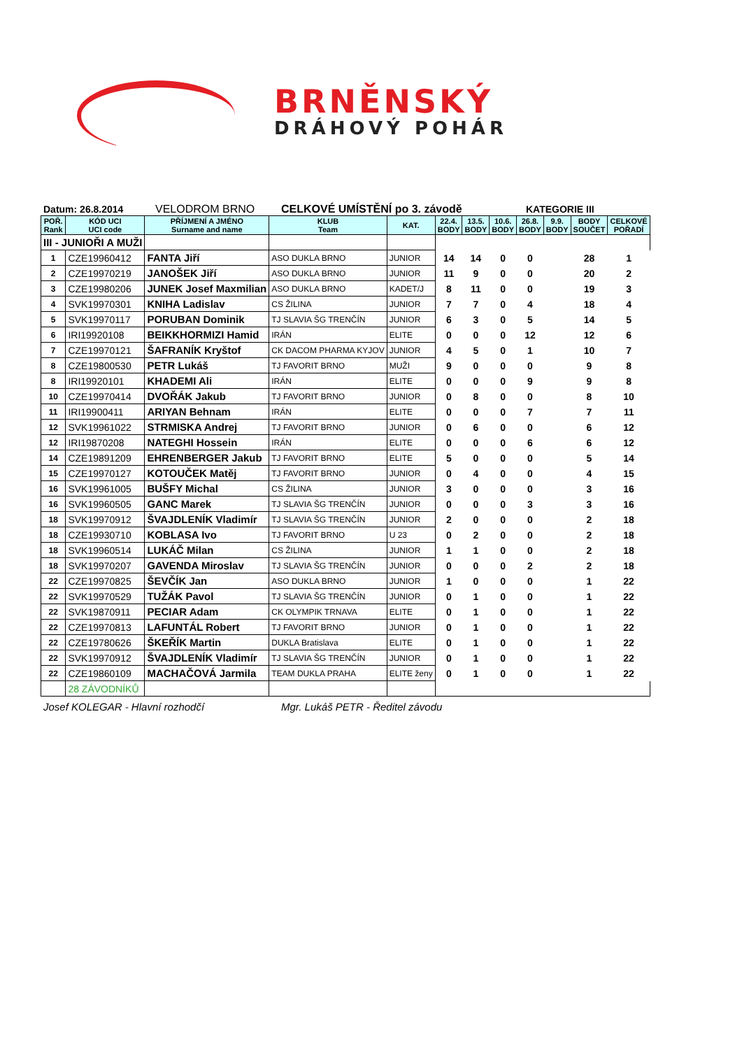BRNĚNSKÝ
DRÁHOVÝ POHÁR
Datum: 26.8.2014 VELODROM BRNO CELKOVÉ UMÍSTĚNÍ po 3. závodě KATEGORIE III
| POŘ. Rank | KÓD UCI UCI code | PŘÍJMENÍ A JMÉNO Surname and name | KLUB Team | KAT. | 22.4. BODY | 13.5. BODY | 10.6. BODY | 26.8. BODY | 9.9. BODY | BODY SOUČET | CELKOVÉ POŘADÍ |
| --- | --- | --- | --- | --- | --- | --- | --- | --- | --- | --- | --- |
| III - JUNIOŘI A MUŽI | | | | | | | | | | | |
| 1 | CZE19960412 | FANTA Jiří | ASO DUKLA BRNO | JUNIOR | 14 | 14 | 0 | 0 | | 28 | 1 |
| 2 | CZE19970219 | JANOŠEK Jiří | ASO DUKLA BRNO | JUNIOR | 11 | 9 | 0 | 0 | | 20 | 2 |
| 3 | CZE19980206 | JUNEK Josef Maxmilian | ASO DUKLA BRNO | KADET/J | 8 | 11 | 0 | 0 | | 19 | 3 |
| 4 | SVK19970301 | KNIHA Ladislav | CS ŽILINA | JUNIOR | 7 | 7 | 0 | 4 | | 18 | 4 |
| 5 | SVK19970117 | PORUBAN Dominik | TJ SLAVIA ŠG TRENČÍN | JUNIOR | 6 | 3 | 0 | 5 | | 14 | 5 |
| 6 | IRI19920108 | BEIKKHORMIZI Hamid | IRÁN | ELITE | 0 | 0 | 0 | 12 | | 12 | 6 |
| 7 | CZE19970121 | ŠAFRANÍK Kryštof | CK DACOM PHARMA KYJOV | JUNIOR | 4 | 5 | 0 | 1 | | 10 | 7 |
| 8 | CZE19800530 | PETR Lukáš | TJ FAVORIT BRNO | MUŽI | 9 | 0 | 0 | 0 | | 9 | 8 |
| 8 | IRI19920101 | KHADEMI Ali | IRÁN | ELITE | 0 | 0 | 0 | 9 | | 9 | 8 |
| 10 | CZE19970414 | DVOŘÁK Jakub | TJ FAVORIT BRNO | JUNIOR | 0 | 8 | 0 | 0 | | 8 | 10 |
| 11 | IRI19900411 | ARIYAN Behnam | IRÁN | ELITE | 0 | 0 | 0 | 7 | | 7 | 11 |
| 12 | SVK19961022 | STRMISKA Andrej | TJ FAVORIT BRNO | JUNIOR | 0 | 6 | 0 | 0 | | 6 | 12 |
| 12 | IRI19870208 | NATEGHI Hossein | IRÁN | ELITE | 0 | 0 | 0 | 6 | | 6 | 12 |
| 14 | CZE19891209 | EHRENBERGER Jakub | TJ FAVORIT BRNO | ELITE | 5 | 0 | 0 | 0 | | 5 | 14 |
| 15 | CZE19970127 | KOTOUČEK Matěj | TJ FAVORIT BRNO | JUNIOR | 0 | 4 | 0 | 0 | | 4 | 15 |
| 16 | SVK19961005 | BUŠFY Michal | CS ŽILINA | JUNIOR | 3 | 0 | 0 | 0 | | 3 | 16 |
| 16 | SVK19960505 | GANC Marek | TJ SLAVIA ŠG TRENČÍN | JUNIOR | 0 | 0 | 0 | 3 | | 3 | 16 |
| 18 | SVK19970912 | ŠVAJDLENÍK Vladimír | TJ SLAVIA ŠG TRENČÍN | JUNIOR | 2 | 0 | 0 | 0 | | 2 | 18 |
| 18 | CZE19930710 | KOBLASA Ivo | TJ FAVORIT BRNO | U 23 | 0 | 2 | 0 | 0 | | 2 | 18 |
| 18 | SVK19960514 | LUKÁČ Milan | CS ŽILINA | JUNIOR | 1 | 1 | 0 | 0 | | 2 | 18 |
| 18 | SVK19970207 | GAVENDA Miroslav | TJ SLAVIA ŠG TRENČÍN | JUNIOR | 0 | 0 | 0 | 2 | | 2 | 18 |
| 22 | CZE19970825 | ŠEVČÍK Jan | ASO DUKLA BRNO | JUNIOR | 1 | 0 | 0 | 0 | | 1 | 22 |
| 22 | SVK19970529 | TUŽÁK Pavol | TJ SLAVIA ŠG TRENČÍN | JUNIOR | 0 | 1 | 0 | 0 | | 1 | 22 |
| 22 | SVK19870911 | PECIAR Adam | CK OLYMPIK TRNAVA | ELITE | 0 | 1 | 0 | 0 | | 1 | 22 |
| 22 | CZE19970813 | LAFUNTÁL Robert | TJ FAVORIT BRNO | JUNIOR | 0 | 1 | 0 | 0 | | 1 | 22 |
| 22 | CZE19780626 | ŠKEŘÍK Martin | DUKLA Bratislava | ELITE | 0 | 1 | 0 | 0 | | 1 | 22 |
| 22 | SVK19970912 | ŠVAJDLENÍK Vladimír | TJ SLAVIA ŠG TRENČÍN | JUNIOR | 0 | 1 | 0 | 0 | | 1 | 22 |
| 22 | CZE19860109 | MACHAČOVÁ Jarmila | TEAM DUKLA PRAHA | ELITE ženy | 0 | 1 | 0 | 0 | | 1 | 22 |
| | 28 ZÁVODNÍKŮ | | | | | | | | | | |
Josef KOLEGAR - Hlavní rozhodčí Mgr. Lukáš PETR - Ředitel závodu